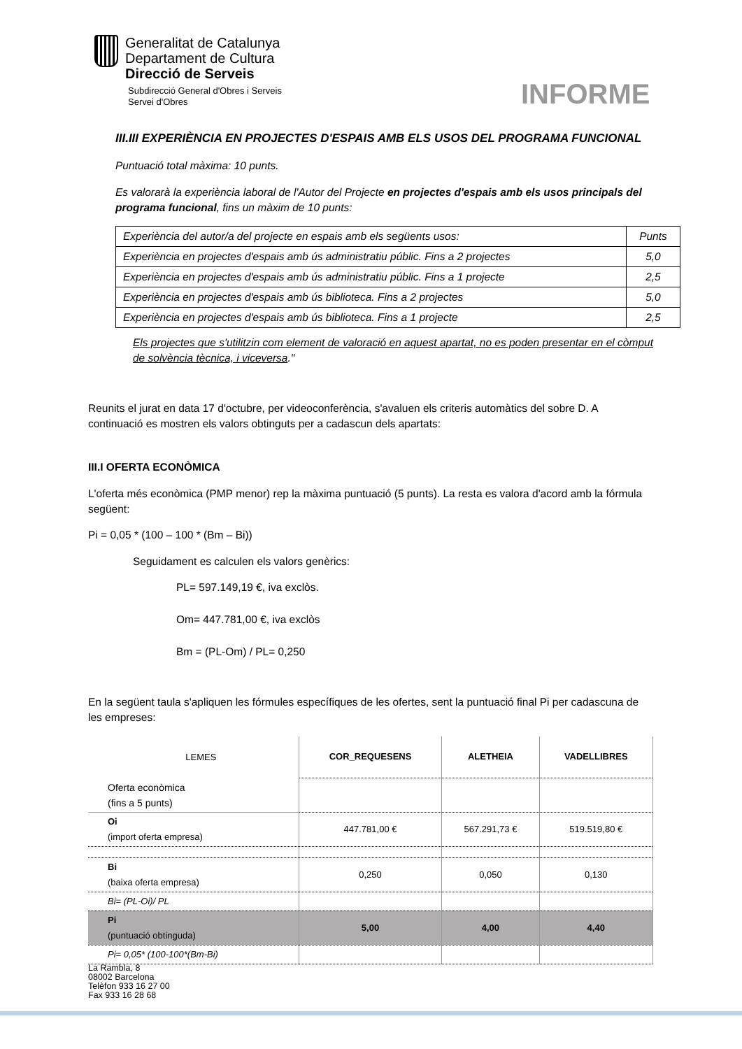Generalitat de Catalunya
Departament de Cultura
Direcció de Serveis
Subdirecció General d'Obres i Serveis
Servei d'Obres
INFORME
III.III EXPERIÈNCIA EN PROJECTES D'ESPAIS AMB ELS USOS DEL PROGRAMA FUNCIONAL
Puntuació total màxima: 10 punts.
Es valorarà la experiència laboral de l'Autor del Projecte en projectes d'espais amb els usos principals del programa funcional, fins un màxim de 10 punts:
| Experiència del autor/a del projecte en espais amb els següents usos: | Punts |
| Experiència en projectes d'espais amb ús administratiu públic. Fins a 2 projectes | 5,0 |
| Experiència en projectes d'espais amb ús administratiu públic. Fins a 1 projecte | 2,5 |
| Experiència en projectes d'espais amb ús biblioteca. Fins a 2 projectes | 5,0 |
| Experiència en projectes d'espais amb ús biblioteca. Fins a 1 projecte | 2,5 |
Els projectes que s'utilitzin com element de valoració en aquest apartat, no es poden presentar en el còmput de solvència tècnica, i viceversa."
Reunits el jurat en data 17 d'octubre, per videoconferència, s'avaluen els criteris automàtics del sobre D. A continuació es mostren els valors obtinguts per a cadascun dels apartats:
III.I OFERTA ECONÒMICA
L'oferta més econòmica (PMP menor) rep la màxima puntuació (5 punts). La resta es valora d'acord amb la fórmula següent:
Pi = 0,05 * (100 – 100 * (Bm – Bi))
Seguidament es calculen els valors genèrics:
PL= 597.149,19 €, iva exclòs.
Om= 447.781,00 €, iva exclòs
Bm = (PL-Om) / PL= 0,250
En la següent taula s'apliquen les fórmules específiques de les ofertes, sent la puntuació final Pi per cadascuna de les empreses:
| LEMES | COR_REQUESENS | ALETHEIA | VADELLIBRES |
| Oferta econòmica (fins a 5 punts) | | | |
| Oi (import oferta empresa) | 447.781,00 € | 567.291,73 € | 519.519,80 € |
| Bi (baixa oferta empresa) | 0,250 | 0,050 | 0,130 |
| Bi= (PL-Oi)/ PL | | | |
| Pi (puntuació obtinguda) | 5,00 | 4,00 | 4,40 |
| Pi= 0,05* (100-100*(Bm-Bi) | | | |
La Rambla, 8
08002 Barcelona
Telèfon 933 16 27 00
Fax 933 16 28 68